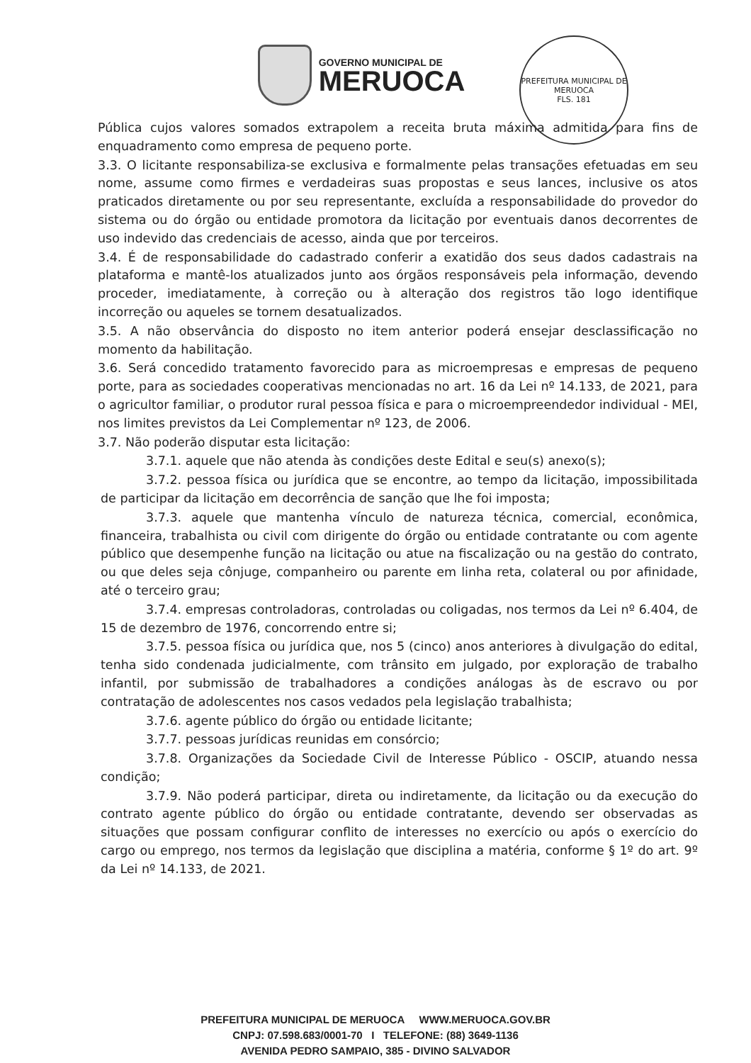GOVERNO MUNICIPAL DE
MERUOCA
PREFEITURA MUNICIPAL DE MERUOCA
FLS. 181
Pública cujos valores somados extrapolem a receita bruta máxima admitida para fins de enquadramento como empresa de pequeno porte.
3.3. O licitante responsabiliza-se exclusiva e formalmente pelas transações efetuadas em seu nome, assume como firmes e verdadeiras suas propostas e seus lances, inclusive os atos praticados diretamente ou por seu representante, excluída a responsabilidade do provedor do sistema ou do órgão ou entidade promotora da licitação por eventuais danos decorrentes de uso indevido das credenciais de acesso, ainda que por terceiros.
3.4. É de responsabilidade do cadastrado conferir a exatidão dos seus dados cadastrais na plataforma e mantê-los atualizados junto aos órgãos responsáveis pela informação, devendo proceder, imediatamente, à correção ou à alteração dos registros tão logo identifique incorreção ou aqueles se tornem desatualizados.
3.5. A não observância do disposto no item anterior poderá ensejar desclassificação no momento da habilitação.
3.6. Será concedido tratamento favorecido para as microempresas e empresas de pequeno porte, para as sociedades cooperativas mencionadas no art. 16 da Lei nº 14.133, de 2021, para o agricultor familiar, o produtor rural pessoa física e para o microempreendedor individual - MEI, nos limites previstos da Lei Complementar nº 123, de 2006.
3.7. Não poderão disputar esta licitação:
3.7.1. aquele que não atenda às condições deste Edital e seu(s) anexo(s);
3.7.2. pessoa física ou jurídica que se encontre, ao tempo da licitação, impossibilitada de participar da licitação em decorrência de sanção que lhe foi imposta;
3.7.3. aquele que mantenha vínculo de natureza técnica, comercial, econômica, financeira, trabalhista ou civil com dirigente do órgão ou entidade contratante ou com agente público que desempenhe função na licitação ou atue na fiscalização ou na gestão do contrato, ou que deles seja cônjuge, companheiro ou parente em linha reta, colateral ou por afinidade, até o terceiro grau;
3.7.4. empresas controladoras, controladas ou coligadas, nos termos da Lei nº 6.404, de 15 de dezembro de 1976, concorrendo entre si;
3.7.5. pessoa física ou jurídica que, nos 5 (cinco) anos anteriores à divulgação do edital, tenha sido condenada judicialmente, com trânsito em julgado, por exploração de trabalho infantil, por submissão de trabalhadores a condições análogas às de escravo ou por contratação de adolescentes nos casos vedados pela legislação trabalhista;
3.7.6. agente público do órgão ou entidade licitante;
3.7.7. pessoas jurídicas reunidas em consórcio;
3.7.8. Organizações da Sociedade Civil de Interesse Público - OSCIP, atuando nessa condição;
3.7.9. Não poderá participar, direta ou indiretamente, da licitação ou da execução do contrato agente público do órgão ou entidade contratante, devendo ser observadas as situações que possam configurar conflito de interesses no exercício ou após o exercício do cargo ou emprego, nos termos da legislação que disciplina a matéria, conforme § 1º do art. 9º da Lei nº 14.133, de 2021.
PREFEITURA MUNICIPAL DE MERUOCA WWW.MERUOCA.GOV.BR
CNPJ: 07.598.683/0001-70 I TELEFONE: (88) 3649-1136
AVENIDA PEDRO SAMPAIO, 385 - DIVINO SALVADOR